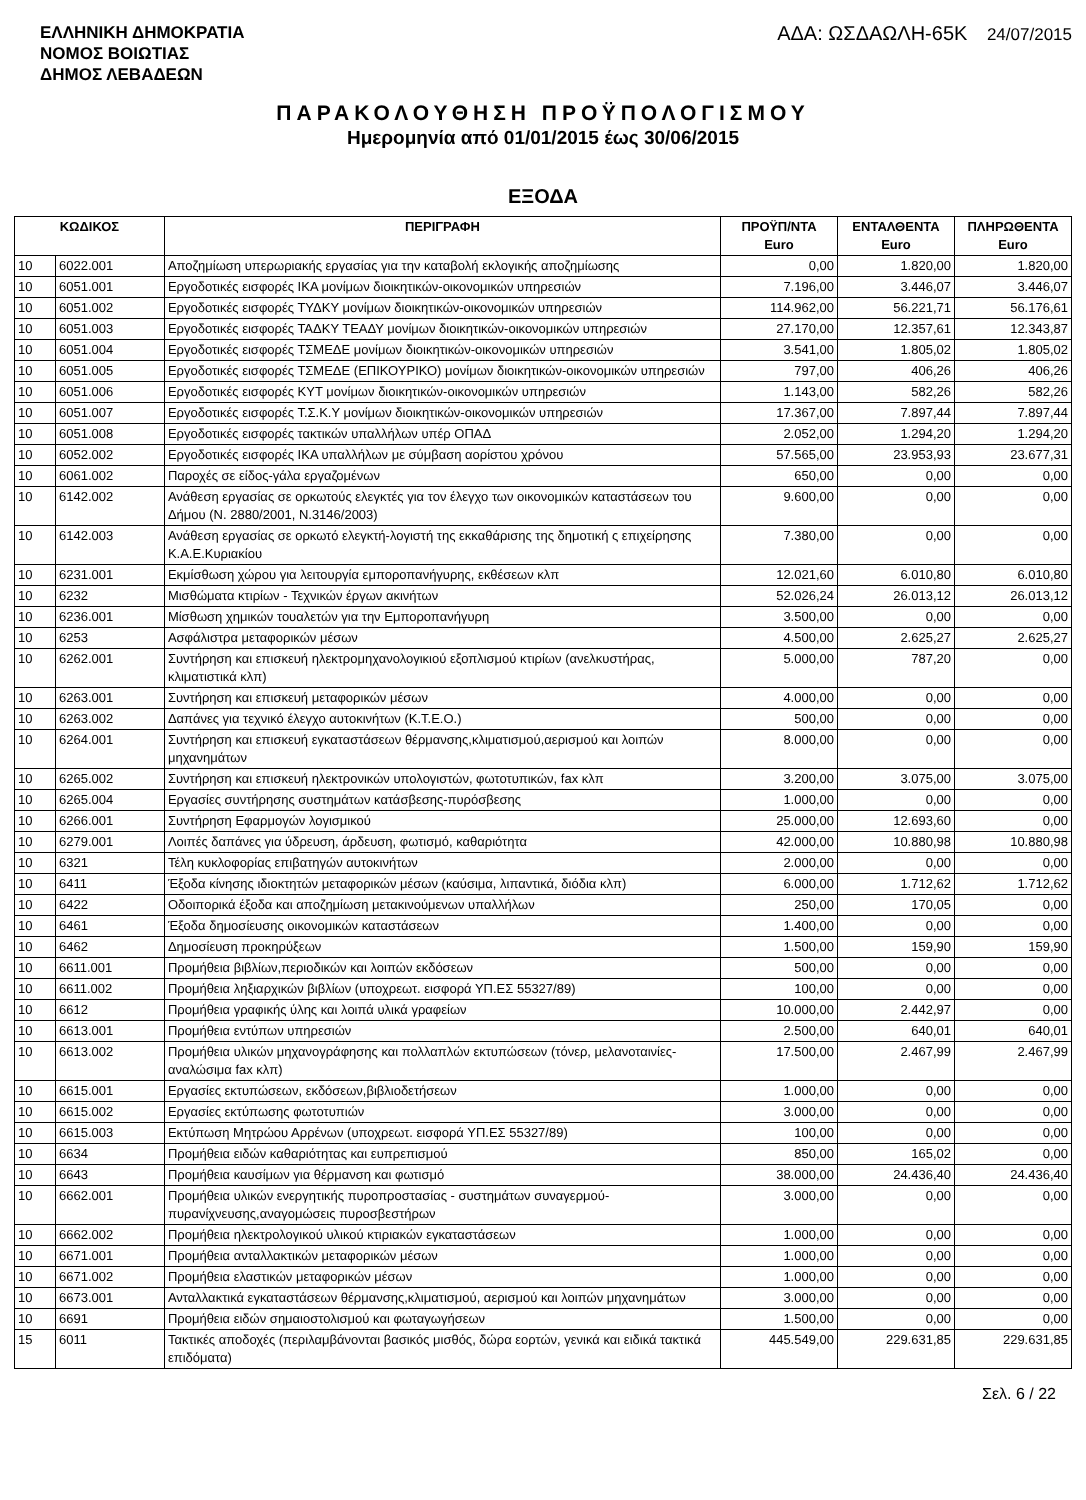ΕΛΛΗΝΙΚΗ ΔΗΜΟΚΡΑΤΙΑ
ΝΟΜΟΣ ΒΟΙΩΤΙΑΣ
ΔΗΜΟΣ ΛΕΒΑΔΕΩΝ
ΑΔΑ: ΩΣΔΑΩΛΗ-65Κ 24/07/2015
ΠΑΡΑΚΟΛΟΥΘΗΣΗ ΠΡΟΫΠΟΛΟΓΙΣΜΟΥ
Ημερομηνία από 01/01/2015 έως 30/06/2015
ΕΞΟΔΑ
| ΚΩΔΙΚΟΣ | | ΠΕΡΙΓΡΑΦΗ | ΠΡΟΫΠ/ΝΤΑ Euro | ΕΝΤΑΛΘΕΝΤΑ Euro | ΠΛΗΡΩΘΕΝΤΑ Euro |
| --- | --- | --- | --- | --- | --- |
| 10 | 6022.001 | Αποζημίωση υπερωριακής εργασίας για την καταβολή εκλογικής αποζημίωσης | 0,00 | 1.820,00 | 1.820,00 |
| 10 | 6051.001 | Εργοδοτικές εισφορές ΙΚΑ μονίμων διοικητικών-οικονομικών υπηρεσιών | 7.196,00 | 3.446,07 | 3.446,07 |
| 10 | 6051.002 | Εργοδοτικές εισφορές ΤΥΔΚΥ μονίμων διοικητικών-οικονομικών υπηρεσιών | 114.962,00 | 56.221,71 | 56.176,61 |
| 10 | 6051.003 | Εργοδοτικές εισφορές ΤΑΔΚΥ ΤΕΑΔΥ μονίμων διοικητικών-οικονομικών υπηρεσιών | 27.170,00 | 12.357,61 | 12.343,87 |
| 10 | 6051.004 | Εργοδοτικές εισφορές ΤΣΜΕΔΕ μονίμων διοικητικών-οικονομικών υπηρεσιών | 3.541,00 | 1.805,02 | 1.805,02 |
| 10 | 6051.005 | Εργοδοτικές εισφορές ΤΣΜΕΔΕ (ΕΠΙΚΟΥΡΙΚΟ) μονίμων διοικητικών-οικονομικών υπηρεσιών | 797,00 | 406,26 | 406,26 |
| 10 | 6051.006 | Εργοδοτικές εισφορές ΚΥΤ μονίμων διοικητικών-οικονομικών υπηρεσιών | 1.143,00 | 582,26 | 582,26 |
| 10 | 6051.007 | Εργοδοτικές εισφορές Τ.Σ.Κ.Υ μονίμων διοικητικών-οικονομικών υπηρεσιών | 17.367,00 | 7.897,44 | 7.897,44 |
| 10 | 6051.008 | Εργοδοτικές εισφορές τακτικών υπαλλήλων υπέρ ΟΠΑΔ | 2.052,00 | 1.294,20 | 1.294,20 |
| 10 | 6052.002 | Εργοδοτικές εισφορές ΙΚΑ υπαλλήλων με σύμβαση αορίστου χρόνου | 57.565,00 | 23.953,93 | 23.677,31 |
| 10 | 6061.002 | Παροχές σε είδος-γάλα εργαζομένων | 650,00 | 0,00 | 0,00 |
| 10 | 6142.002 | Ανάθεση εργασίας σε ορκωτούς ελεγκτές για τον έλεγχο των οικονομικών καταστάσεων του Δήμου (Ν. 2880/2001, Ν.3146/2003) | 9.600,00 | 0,00 | 0,00 |
| 10 | 6142.003 | Ανάθεση εργασίας σε ορκωτό ελεγκτή-λογιστή της εκκαθάρισης της δημοτική ς επιχείρησης Κ.Α.Ε.Κυριακίου | 7.380,00 | 0,00 | 0,00 |
| 10 | 6231.001 | Εκμίσθωση χώρου για λειτουργία εμποροπανήγυρης, εκθέσεων κλπ | 12.021,60 | 6.010,80 | 6.010,80 |
| 10 | 6232 | Μισθώματα κτιρίων - Τεχνικών έργων ακινήτων | 52.026,24 | 26.013,12 | 26.013,12 |
| 10 | 6236.001 | Μίσθωση χημικών τουαλετών για την Εμποροπανήγυρη | 3.500,00 | 0,00 | 0,00 |
| 10 | 6253 | Ασφάλιστρα μεταφορικών μέσων | 4.500,00 | 2.625,27 | 2.625,27 |
| 10 | 6262.001 | Συντήρηση και επισκευή ηλεκτρομηχανολογικιού εξοπλισμού κτιρίων (ανελκυστήρας, κλιματιστικά κλπ) | 5.000,00 | 787,20 | 0,00 |
| 10 | 6263.001 | Συντήρηση και επισκευή μεταφορικών μέσων | 4.000,00 | 0,00 | 0,00 |
| 10 | 6263.002 | Δαπάνες για τεχνικό έλεγχο αυτοκινήτων (Κ.Τ.Ε.Ο.) | 500,00 | 0,00 | 0,00 |
| 10 | 6264.001 | Συντήρηση και επισκευή εγκαταστάσεων θέρμανσης,κλιματισμού,αερισμού και λοιπών μηχανημάτων | 8.000,00 | 0,00 | 0,00 |
| 10 | 6265.002 | Συντήρηση και επισκευή ηλεκτρονικών υπολογιστών, φωτοτυπικών, fax κλπ | 3.200,00 | 3.075,00 | 3.075,00 |
| 10 | 6265.004 | Εργασίες συντήρησης συστημάτων κατάσβεσης-πυρόσβεσης | 1.000,00 | 0,00 | 0,00 |
| 10 | 6266.001 | Συντήρηση Εφαρμογών λογισμικού | 25.000,00 | 12.693,60 | 0,00 |
| 10 | 6279.001 | Λοιπές δαπάνες για ύδρευση, άρδευση, φωτισμό, καθαριότητα | 42.000,00 | 10.880,98 | 10.880,98 |
| 10 | 6321 | Τέλη κυκλοφορίας επιβατηγών αυτοκινήτων | 2.000,00 | 0,00 | 0,00 |
| 10 | 6411 | Έξοδα κίνησης ιδιοκτητών μεταφορικών μέσων (καύσιμα, λιπαντικά, διόδια κλπ) | 6.000,00 | 1.712,62 | 1.712,62 |
| 10 | 6422 | Οδοιπορικά έξοδα και αποζημίωση μετακινούμενων υπαλλήλων | 250,00 | 170,05 | 0,00 |
| 10 | 6461 | Έξοδα δημοσίευσης οικονομικών καταστάσεων | 1.400,00 | 0,00 | 0,00 |
| 10 | 6462 | Δημοσίευση προκηρύξεων | 1.500,00 | 159,90 | 159,90 |
| 10 | 6611.001 | Προμήθεια βιβλίων,περιοδικών και λοιπών εκδόσεων | 500,00 | 0,00 | 0,00 |
| 10 | 6611.002 | Προμήθεια ληξιαρχικών βιβλίων (υποχρεωτ. εισφορά ΥΠ.ΕΣ 55327/89) | 100,00 | 0,00 | 0,00 |
| 10 | 6612 | Προμήθεια γραφικής ύλης και λοιπά υλικά γραφείων | 10.000,00 | 2.442,97 | 0,00 |
| 10 | 6613.001 | Προμήθεια εντύπων υπηρεσιών | 2.500,00 | 640,01 | 640,01 |
| 10 | 6613.002 | Προμήθεια υλικών μηχανογράφησης και πολλαπλών εκτυπώσεων (τόνερ, μελανοταινίες-αναλώσιμα fax κλπ) | 17.500,00 | 2.467,99 | 2.467,99 |
| 10 | 6615.001 | Εργασίες εκτυπώσεων, εκδόσεων,βιβλιοδετήσεων | 1.000,00 | 0,00 | 0,00 |
| 10 | 6615.002 | Εργασίες εκτύπωσης φωτοτυπιών | 3.000,00 | 0,00 | 0,00 |
| 10 | 6615.003 | Εκτύπωση Μητρώου Αρρένων (υποχρεωτ. εισφορά ΥΠ.ΕΣ 55327/89) | 100,00 | 0,00 | 0,00 |
| 10 | 6634 | Προμήθεια ειδών καθαριότητας και ευπρεπισμού | 850,00 | 165,02 | 0,00 |
| 10 | 6643 | Προμήθεια καυσίμων για θέρμανση και φωτισμό | 38.000,00 | 24.436,40 | 24.436,40 |
| 10 | 6662.001 | Προμήθεια υλικών ενεργητικής πυροπροστασίας - συστημάτων συναγερμού-πυρανίχνευσης,αναγομώσεις πυροσβεστήρων | 3.000,00 | 0,00 | 0,00 |
| 10 | 6662.002 | Προμήθεια ηλεκτρολογικού υλικού κτιριακών εγκαταστάσεων | 1.000,00 | 0,00 | 0,00 |
| 10 | 6671.001 | Προμήθεια ανταλλακτικών μεταφορικών μέσων | 1.000,00 | 0,00 | 0,00 |
| 10 | 6671.002 | Προμήθεια ελαστικών μεταφορικών μέσων | 1.000,00 | 0,00 | 0,00 |
| 10 | 6673.001 | Ανταλλακτικά εγκαταστάσεων θέρμανσης,κλιματισμού, αερισμού και λοιπών μηχανημάτων | 3.000,00 | 0,00 | 0,00 |
| 10 | 6691 | Προμήθεια ειδών σημαιοστολισμού και φωταγωγήσεων | 1.500,00 | 0,00 | 0,00 |
| 15 | 6011 | Τακτικές αποδοχές (περιλαμβάνονται βασικός μισθός, δώρα εορτών, γενικά και ειδικά τακτικά επιδόματα) | 445.549,00 | 229.631,85 | 229.631,85 |
Σελ. 6 / 22